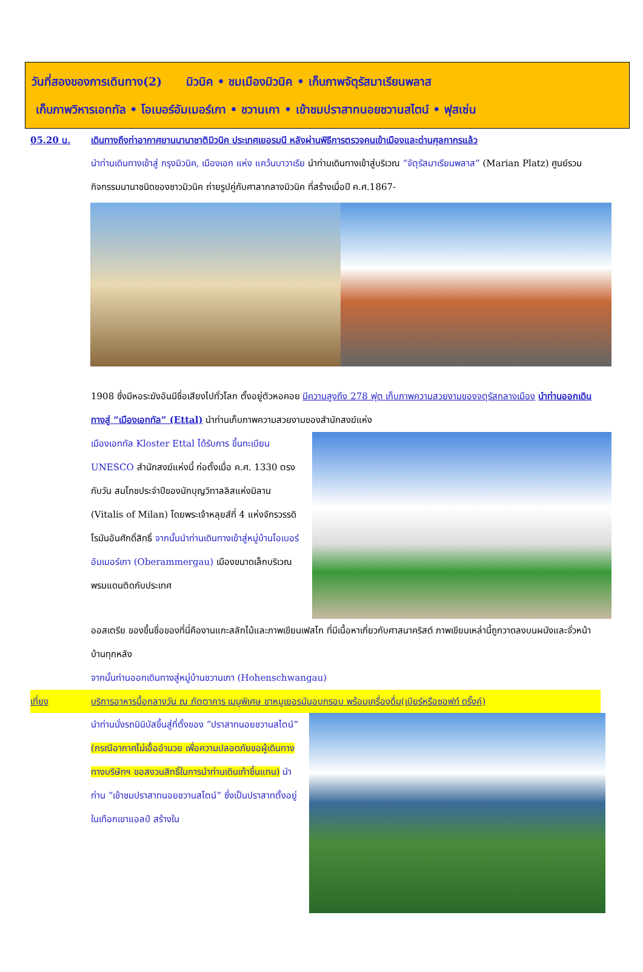วันที่สองของการเดินทาง(2) มิวนิค • ชมเมืองมิวนิค • เก็บภาพจัตุรัสมาเรียนพลาส
เก็บภาพวิหารเอททัล • โอเบอร์อัมเมอร์เกา • ชวานเกา • เข้าชมปราสาทนอยชวานสไตน์ • ฟุสเซ่น
05.20 น. เดินทางถึงท่าอากาศยานนานาชาติมิวนิค ประเทศเยอรมนี หลังผ่านพิธีการตรวจคนเข้าเมืองและด่านศุลกากรแล้ว
นำท่านเดินทางเข้าสู่ กรุงมิวนิค, เมืองเอก แห่ง แคว้นบาวาเรีย นำท่านเดินทางเข้าสู่บริเวณ “จัตุรัสมาเรียนพลาส” (Marian Platz) ศูนย์รวมกิจกรรมนานาชนิดของชาวมิวนิค ถ่ายรูปคู่กับศาลากลางมิวนิค ที่สร้างเมื่อปี ค.ศ.1867-
1908 ซึ่งมีหอระฆังอันมีชื่อเสียงไปทั่วโลก ตั้งอยู่ตัวหอคอย มีความสูงถึง 278 ฟุต เก็บภาพความสวยงามของจตุรัสกลางเมือง นำท่านออกเดินทางสู่ “เมืองเอททัล” (Ettal) นำท่านเก็บภาพความสวยงามของสำนักสงฆ์แห่ง
เมืองเอททัล Kloster Ettal ได้รับการ ขึ้นทะเบียน UNESCO สำนักสงฆ์แห่งนี้ ก่อตั้งเมื่อ ค.ศ. 1330 ตรงกับวัน สมโภชประจำปีของนักบุญวิทาลลิสแห่งมิลาน (Vitalis of Milan) โดยพระเจ้าหลุยส์ที่ 4 แห่งจักรวรรดิโรมันอันศักดิ์สิทธิ์ จากนั้นนำท่านเดินทางเข้าสู่หมู่บ้านโอเบอร์อัมเมอร์เกา (Oberammergau) เมืองขนาดเล็กบริเวณพรมแดนติดกับประเทศ
ออสเตรีย ของขึ้นชื่อของที่นี่คืองานแกะสลักไม้และภาพเขียนเฟสโก ที่มีเนื้อหาเกี่ยวกับศาสนาคริสต์ ภาพเขียนเหล่านี้ถูกวาดลงบนผนังและจั่วหน้าบ้านทุกหลัง
จากนั้นท่านออกเดินทางสู่หมู่บ้านชวานเกา (Hohenschwangau)
เที่ยง บริการอาหารมื้อกลางวัน ณ ภัตตาคาร เมนูพิเศษ ขาหมูเยอรมันอบกรอบ พร้อมเครื่องดื่ม(เบียร์หรือซอฟท์ ดริ๊งค์)
นำท่านนั่งรถมินิบัสขึ้นสู่ที่ตั้งของ “ปราสาทนอยชวานสไตน์” (กรณีอากาศไม่เอื้ออำนวย เพื่อความปลอดภัยขอผู้เดินทาง ทางบริษัทฯ ขอสงวนสิทธิ์ในการนำท่านเดินเท้าขึ้นแทน) นำท่าน “เข้าชมปราสาทนอยชวานสไตน์” ซึ่งเป็นปราสาทตั้งอยู่ในเทือกเขาแอลป์ สร้างใน